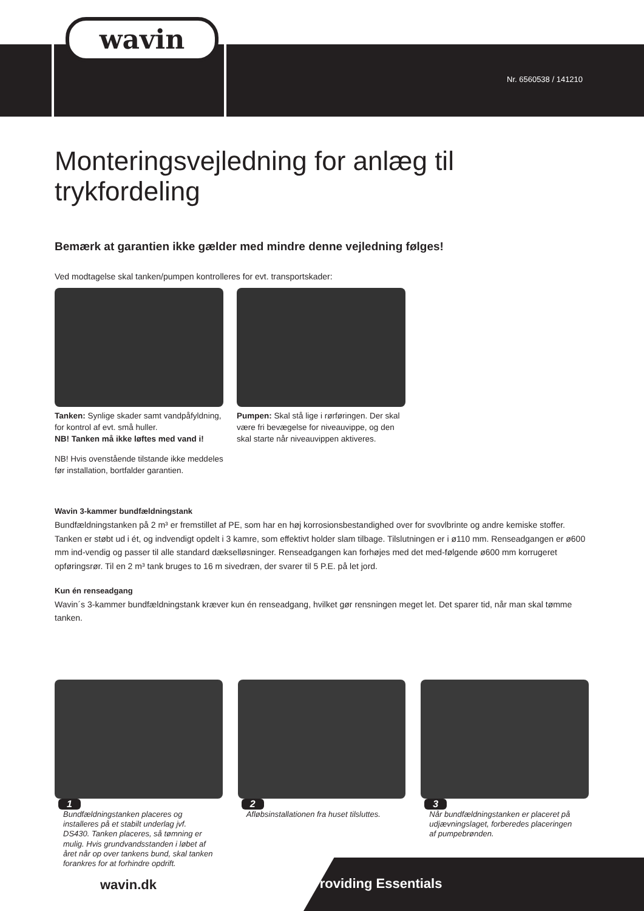wavin
Nr. 6560538 / 141210
Monteringsvejledning for anlæg til trykfordeling
Bemærk at garantien ikke gælder med mindre denne vejledning følges!
Ved modtagelse skal tanken/pumpen kontrolleres for evt. transportskader:
Tanken: Synlige skader samt vandpåfyldning, for kontrol af evt. små huller.
NB! Tanken må ikke løftes med vand i!
NB! Hvis ovenstående tilstande ikke meddeles før installation, bortfalder garantien.
Pumpen: Skal stå lige i rørføringen. Der skal være fri bevægelse for niveauvippe, og den skal starte når niveauvippen aktiveres.
Wavin 3-kammer bundfældningstank
Bundfældningstanken på 2 m³ er fremstillet af PE, som har en høj korrosionsbestandighed over for svovlbrinte og andre kemiske stoffer. Tanken er støbt ud i ét, og indvendigt opdelt i 3 kamre, som effektivt holder slam tilbage. Tilslutningen er i ø110 mm. Renseadgangen er ø600 mm ind-vendig og passer til alle standard dæksel­løsninger. Renseadgangen kan forhøjes med det med-følgende ø600 mm korrugeret opføringsrør. Til en 2 m³ tank bruges to 16 m sivedræn, der svarer til 5 P.E. på let jord.
Kun én renseadgang
Wavin´s 3-kammer bundfældningstank kræver kun én renseadgang, hvilket gør rensningen meget let. Det sparer tid, når man skal tømme tanken.
1
Bundfældningstanken placeres og installeres på et stabilt underlag jvf. DS430. Tanken placeres, så tømning er mulig. Hvis grundvandsstanden i løbet af året når op over tankens bund, skal tanken forankres for at forhindre opdrift.
2
Afløbsinstallationen fra huset tilsluttes.
3
Når bundfældningstanken er placeret på udjævningslaget, forberedes placeringen af pumpebrønden.
wavin.dk Providing Essentials